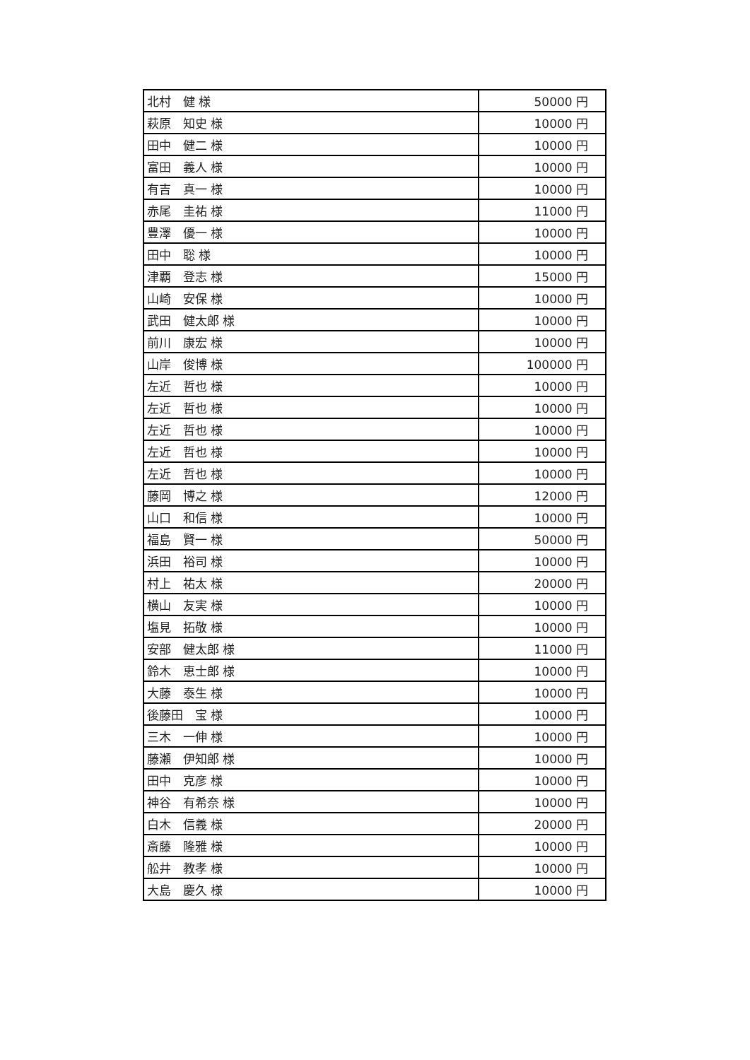| 北村 健 様 | 50000 円 |
| 萩原 知史 様 | 10000 円 |
| 田中 健二 様 | 10000 円 |
| 富田 義人 様 | 10000 円 |
| 有吉 真一 様 | 10000 円 |
| 赤尾 圭祐 様 | 11000 円 |
| 豊澤 優一 様 | 10000 円 |
| 田中 聡 様 | 10000 円 |
| 津覇 登志 様 | 15000 円 |
| 山崎 安保 様 | 10000 円 |
| 武田 健太郎 様 | 10000 円 |
| 前川 康宏 様 | 10000 円 |
| 山岸 俊博 様 | 100000 円 |
| 左近 哲也 様 | 10000 円 |
| 左近 哲也 様 | 10000 円 |
| 左近 哲也 様 | 10000 円 |
| 左近 哲也 様 | 10000 円 |
| 左近 哲也 様 | 10000 円 |
| 藤岡 博之 様 | 12000 円 |
| 山口 和信 様 | 10000 円 |
| 福島 賢一 様 | 50000 円 |
| 浜田 裕司 様 | 10000 円 |
| 村上 祐太 様 | 20000 円 |
| 横山 友実 様 | 10000 円 |
| 塩見 拓敬 様 | 10000 円 |
| 安部 健太郎 様 | 11000 円 |
| 鈴木 恵士郎 様 | 10000 円 |
| 大藤 泰生 様 | 10000 円 |
| 後藤田 宝 様 | 10000 円 |
| 三木 一伸 様 | 10000 円 |
| 藤瀬 伊知郎 様 | 10000 円 |
| 田中 克彦 様 | 10000 円 |
| 神谷 有希奈 様 | 10000 円 |
| 白木 信義 様 | 20000 円 |
| 斎藤 隆雅 様 | 10000 円 |
| 舩井 教孝 様 | 10000 円 |
| 大島 慶久 様 | 10000 円 |